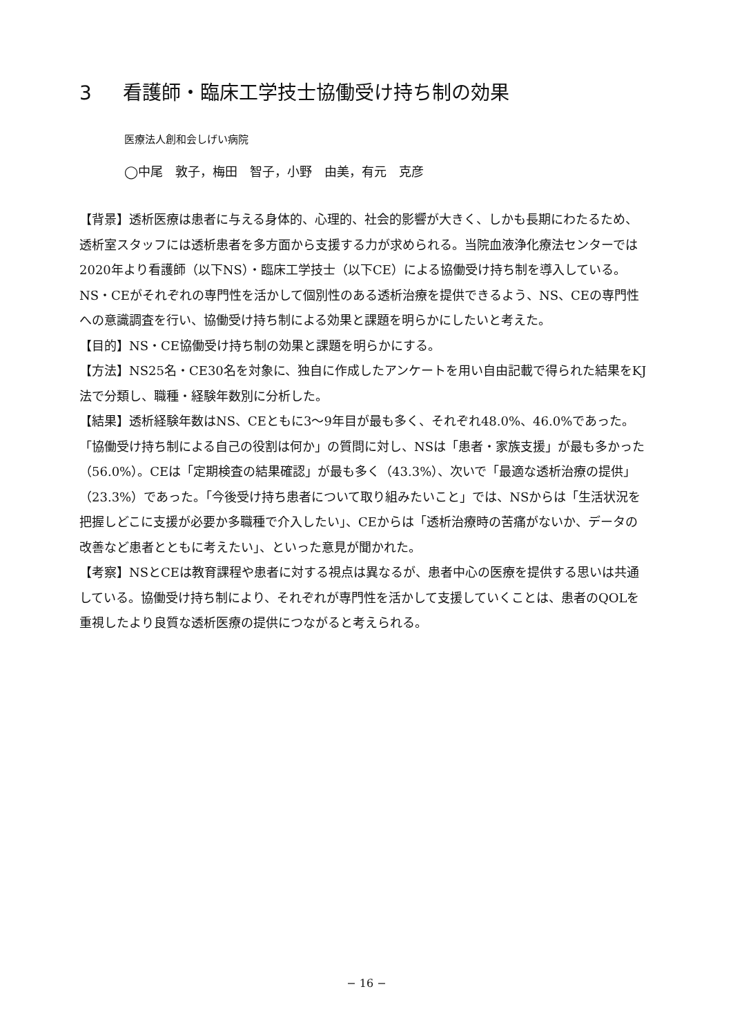3 看護師・臨床工学技士協働受け持ち制の効果
医療法人創和会しげい病院
◯中尾　敦子，梅田　智子，小野　由美，有元　克彦
【背景】透析医療は患者に与える身体的、心理的、社会的影響が大きく、しかも長期にわたるため、透析室スタッフには透析患者を多方面から支援する力が求められる。当院血液浄化療法センターでは2020年より看護師（以下NS）・臨床工学技士（以下CE）による協働受け持ち制を導入している。NS・CEがそれぞれの専門性を活かして個別性のある透析治療を提供できるよう、NS、CEの専門性への意識調査を行い、協働受け持ち制による効果と課題を明らかにしたいと考えた。
【目的】NS・CE協働受け持ち制の効果と課題を明らかにする。
【方法】NS25名・CE30名を対象に、独自に作成したアンケートを用い自由記載で得られた結果をKJ法で分類し、職種・経験年数別に分析した。
【結果】透析経験年数はNS、CEともに3～9年目が最も多く、それぞれ48.0%、46.0%であった。「協働受け持ち制による自己の役割は何か」の質問に対し、NSは「患者・家族支援」が最も多かった（56.0%）。CEは「定期検査の結果確認」が最も多く（43.3%）、次いで「最適な透析治療の提供」（23.3%）であった。「今後受け持ち患者について取り組みたいこと」では、NSからは「生活状況を把握しどこに支援が必要か多職種で介入したい」、CEからは「透析治療時の苦痛がないか、データの改善など患者とともに考えたい」、といった意見が聞かれた。
【考察】NSとCEは教育課程や患者に対する視点は異なるが、患者中心の医療を提供する思いは共通している。協働受け持ち制により、それぞれが専門性を活かして支援していくことは、患者のQOLを重視したより良質な透析医療の提供につながると考えられる。
− 16 −